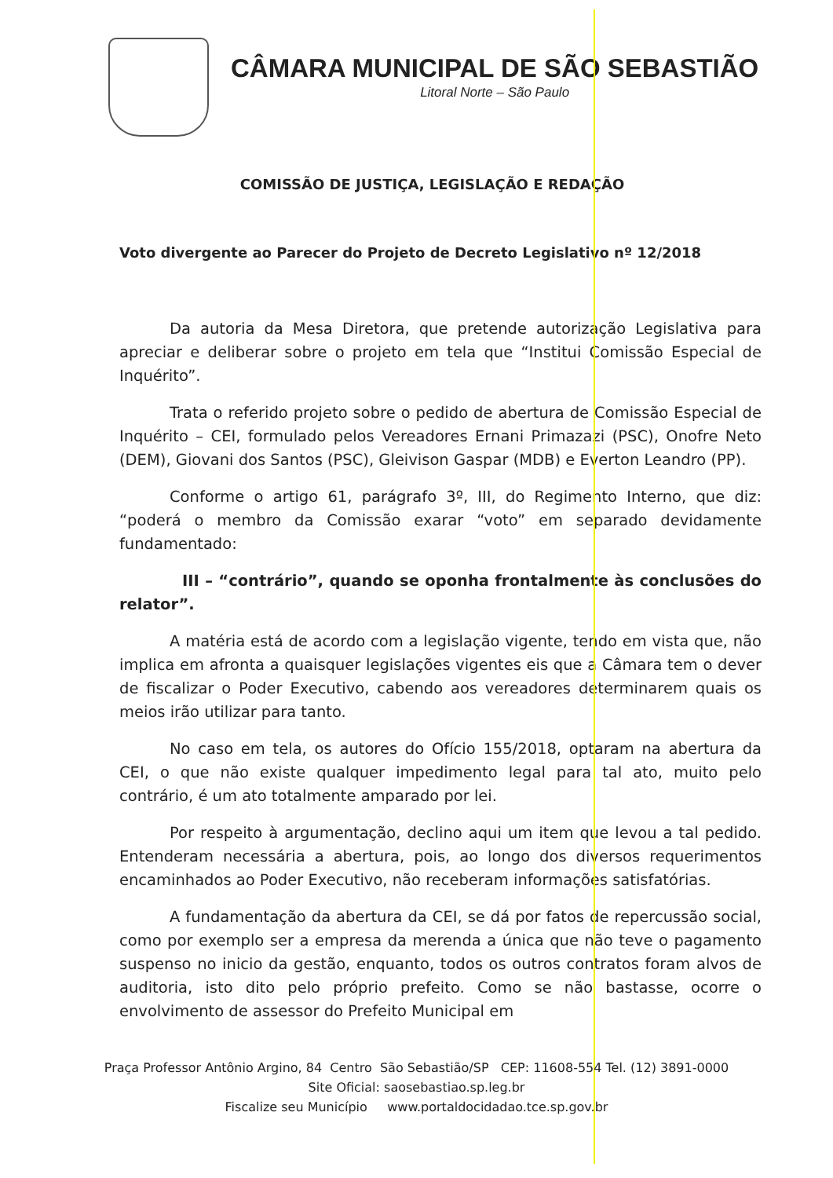CÂMARA MUNICIPAL DE SÃO SEBASTIÃO
Litoral Norte – São Paulo
COMISSÃO DE JUSTIÇA, LEGISLAÇÃO E REDAÇÃO
Voto divergente ao Parecer do Projeto de Decreto Legislativo nº 12/2018
Da autoria da Mesa Diretora, que pretende autorização Legislativa para apreciar e deliberar sobre o projeto em tela que “Institui Comissão Especial de Inquérito”.
Trata o referido projeto sobre o pedido de abertura de Comissão Especial de Inquérito – CEI, formulado pelos Vereadores Ernani Primazazi (PSC), Onofre Neto (DEM), Giovani dos Santos (PSC), Gleivison Gaspar (MDB) e Everton Leandro (PP).
Conforme o artigo 61, parágrafo 3º, III, do Regimento Interno, que diz: “poderá o membro da Comissão exarar “voto” em separado devidamente fundamentado:
III – “contrário”, quando se oponha frontalmente às conclusões do relator”.
A matéria está de acordo com a legislação vigente, tendo em vista que, não implica em afronta a quaisquer legislações vigentes eis que a Câmara tem o dever de fiscalizar o Poder Executivo, cabendo aos vereadores determinarem quais os meios irão utilizar para tanto.
No caso em tela, os autores do Ofício 155/2018, optaram na abertura da CEI, o que não existe qualquer impedimento legal para tal ato, muito pelo contrário, é um ato totalmente amparado por lei.
Por respeito à argumentação, declino aqui um item que levou a tal pedido. Entenderam necessária a abertura, pois, ao longo dos diversos requerimentos encaminhados ao Poder Executivo, não receberam informações satisfatórias.
A fundamentação da abertura da CEI, se dá por fatos de repercussão social, como por exemplo ser a empresa da merenda a única que não teve o pagamento suspenso no inicio da gestão, enquanto, todos os outros contratos foram alvos de auditoria, isto dito pelo próprio prefeito. Como se não bastasse, ocorre o envolvimento de assessor do Prefeito Municipal em
Praça Professor Antônio Argino, 84 Centro São Sebastião/SP CEP: 11608-554 Tel. (12) 3891-0000
Site Oficial: saosebastiao.sp.leg.br
Fiscalize seu Município www.portaldocidadao.tce.sp.gov.br